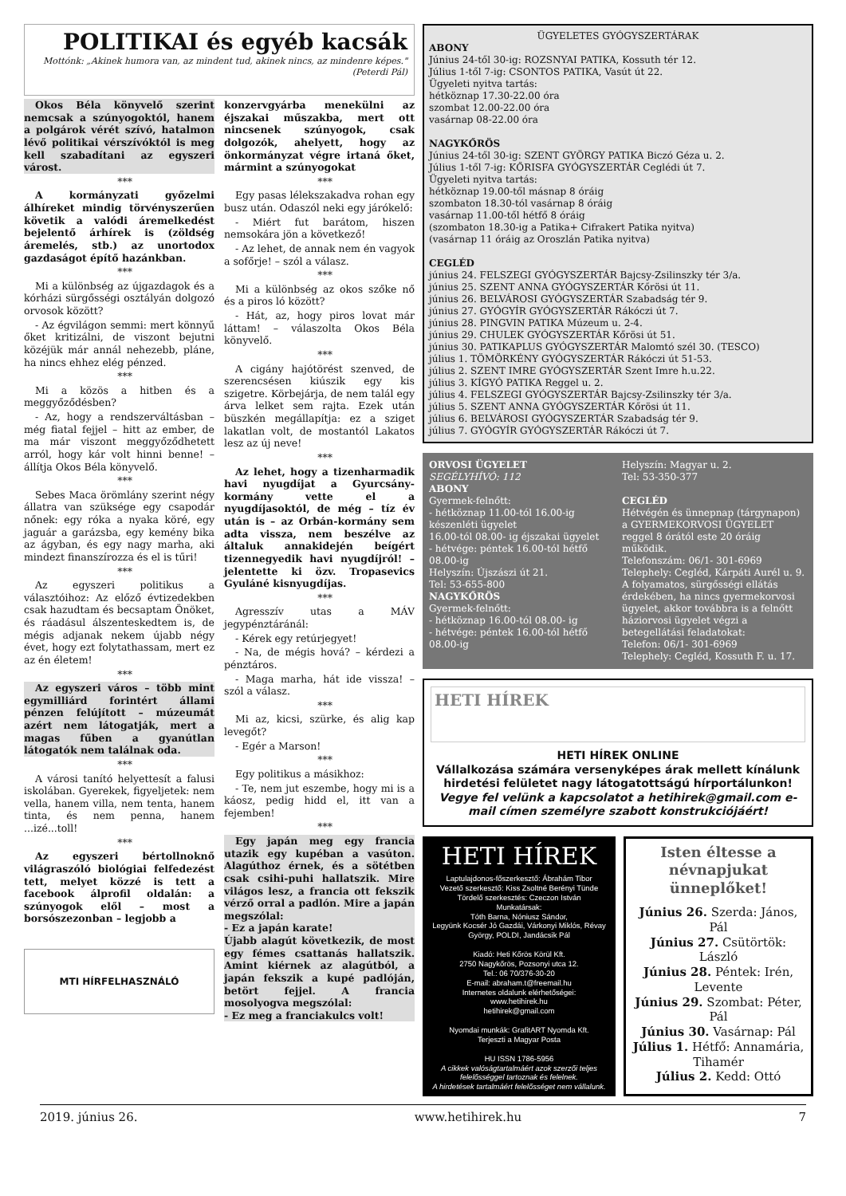POLITIKAI és egyéb kacsák
Mottónk: „Akinek humora van, az mindent tud, akinek nincs, az mindenre képes." (Peterdi Pál)
Okos Béla könyvelő szerint nemcsak a szúnyogoktól, hanem a polgárok vérét szívó, hatalmon lévő politikai vérszívóktól is meg kell szabadítani az egyszeri várost.
***
A kormányzati győzelmi álhíreket mindig törvényszerűen követik a valódi áremelkedést bejelentő árhírek is (zöldség áremelés, stb.) az unortodox gazdaságot építő hazánkban.
***
Mi a különbség az újgazdagok és a kórházi sürgősségi osztályán dolgozó orvosok között?
- Az égvilágon semmi: mert könnyű őket kritizálni, de viszont bejutni közéjük már annál nehezebb, pláne, ha nincs ehhez elég pénzed.
***
Mi a közös a hitben és a meggyőződésben?
- Az, hogy a rendszerváltásban – még fiatal fejjel – hitt az ember, de ma már viszont meggyőződhetett arról, hogy kár volt hinni benne! – állítja Okos Béla könyvelő.
***
Sebes Maca örömlány szerint négy állatra van szüksége egy csapodár nőnek: egy róka a nyaka köré, egy jaguár a garázsba, egy kemény bika az ágyban, és egy nagy marha, aki mindezt finanszírozza és el is tűri!
***
Az egyszeri politikus a választóihoz: Az előző évtizedekben csak hazudtam és becsaptam Önöket, és ráadásul álszenteskedtem is, de mégis adjanak nekem újabb négy évet, hogy ezt folytathassam, mert ez az én életem!
***
Az egyszeri város – több mint egymilliárd forintért állami pénzen felújított – múzeumát azért nem látogatják, mert a magas fűben a gyanútlan látogatók nem találnak oda.
***
A városi tanító helyettesít a falusi iskolában. Gyerekek, figyeljetek: nem vella, hanem villa, nem tenta, hanem tinta, és nem penna, hanem ...izé...toll!
***
Az egyszeri bértollnoknő világraszóló biológiai felfedezést tett, melyet közzé is tett a facebook álprofil oldalán: a szúnyogok elől – most a borsószezonban – legjobb a
MTI HÍRFELHASZNÁLÓ
konzervgyárba menekülni az éjszakai műszakba, mert ott nincsenek szúnyogok, csak dolgozók, ahelyett, hogy az önkormányzat végre irtaná őket, mármint a szúnyogokat
***
Egy pasas lélekszakadva rohan egy busz után. Odaszól neki egy járókelő:
- Miért fut barátom, hiszen nemsokára jön a következő!
- Az lehet, de annak nem én vagyok a sofőrje! – szól a válasz.
***
Mi a különbség az okos szőke nő és a piros ló között?
- Hát, az, hogy piros lovat már láttam! – válaszolta Okos Béla könyvelő.
***
A cigány hajótörést szenved, de szerencsésen kiúszik egy kis szigetre. Körbejárja, de nem talál egy árva lelket sem rajta. Ezek után büszkén megállapítja: ez a sziget lakatlan volt, de mostantól Lakatos lesz az új neve!
***
Az lehet, hogy a tizenharmadik havi nyugdíjat a Gyurcsány-kormány vette el a nyugdíjasoktól, de még – tíz év után is – az Orbán-kormány sem adta vissza, nem beszélve az általuk annakidején beígért tizennegyedik havi nyugdíjról! – jelentette ki özv. Tropasevics Gyuláné kisnyugdíjas.
***
Agresszív utas a MÁV jegypénztáránál:
- Kérek egy retúrjegyet!
- Na, de mégis hová? – kérdezi a pénztáros.
- Maga marha, hát ide vissza! – szól a válasz.
***
Mi az, kicsi, szürke, és alig kap levegőt?
- Egér a Marson!
***
Egy politikus a másikhoz:
- Te, nem jut eszembe, hogy mi is a káosz, pedig hidd el, itt van a fejemben!
***
Egy japán meg egy francia utazik egy kupéban a vasúton. Alagúthoz érnek, és a sötétben csak csihi-puhi hallatszik. Mire világos lesz, a francia ott fekszik vérző orral a padlón. Mire a japán megszólal:
- Ez a japán karate!
Újabb alagút következik, de most egy fémes csattanás hallatszik. Amint kiérnek az alagútból, a japán fekszik a kupé padlóján, betört fejjel. A francia mosolyogva megszólal:
- Ez meg a franciakulcs volt!
ÜGYELETES GYÓGYSZERTÁRAK
ABONY
Június 24-től 30-ig: ROZSNYAI PATIKA, Kossuth tér 12.
Július 1-től 7-ig: CSONTOS PATIKA, Vasút út 22.
Ügyeleti nyitva tartás:
hétköznap 17.30-22.00 óra
szombat 12.00-22.00 óra
vasárnap 08-22.00 óra
NAGYKŐRÖS
Június 24-től 30-ig: SZENT GYÖRGY PATIKA Biczó Géza u. 2.
Július 1-től 7-ig: KŐRISFA GYÓGYSZERTÁR Ceglédi út 7.
Ügyeleti nyitva tartás:
hétköznap 19.00-től másnap 8 óráig
szombaton 18.30-tól vasárnap 8 óráig
vasárnap 11.00-től hétfő 8 óráig
(szombaton 18.30-ig a Patika+ Cifrakert Patika nyitva)
(vasárnap 11 óráig az Oroszlán Patika nyitva)
CEGLÉD
június 24. FELSZEGI GYÓGYSZERTÁR Bajcsy-Zsilinszky tér 3/a.
június 25. SZENT ANNA GYÓGYSZERTÁR Kőrösi út 11.
június 26. BELVÁROSI GYÓGYSZERTÁR Szabadság tér 9.
június 27. GYÓGYÍR GYÓGYSZERTÁR Rákóczi út 7.
június 28. PINGVIN PATIKA Múzeum u. 2-4.
június 29. CHULEK GYÓGYSZERTÁR Kőrösi út 51.
június 30. PATIKAPLUS GYÓGYSZERTÁR Malomtó szél 30. (TESCO)
július 1. TÖMÖRKÉNY GYÓGYSZERTÁR Rákóczi út 51-53.
július 2. SZENT IMRE GYÓGYSZERTÁR Szent Imre h.u.22.
július 3. KÍGYÓ PATIKA Reggel u. 2.
július 4. FELSZEGI GYÓGYSZERTÁR Bajcsy-Zsilinszky tér 3/a.
július 5. SZENT ANNA GYÓGYSZERTÁR Kőrösi út 11.
július 6. BELVÁROSI GYÓGYSZERTÁR Szabadság tér 9.
július 7. GYÓGYÍR GYÓGYSZERTÁR Rákóczi út 7.
ORVOSI ÜGYELET
SEGÉLYHÍVÓ: 112
ABONY
Gyermek-felnőtt:
- hétköznap 11.00-tól 16.00-ig készenléti ügyelet
16.00-tól 08.00- ig éjszakai ügyelet
- hétvége: péntek 16.00-tól hétfő 08.00-ig
Helyszín: Újszászi út 21.
Tel: 53-655-800
NAGYKŐRÖS
Gyermek-felnőtt:
- hétköznap 16.00-tól 08.00- ig
- hétvége: péntek 16.00-tól hétfő 08.00-ig
Helyszín: Magyar u. 2.
Tel: 53-350-377
CEGLÉD
Hétvégén és ünnepnap (tárgynapon) a GYERMEKORVOSI ÜGYELET reggel 8 órától este 20 óráig működik.
Telefonszám: 06/1- 301-6969
Telephely: Cegléd, Kárpáti Aurél u. 9.
A folyamatos, sürgősségi ellátás érdekében, ha nincs gyermekorvosi ügyelet, akkor továbbra is a felnőtt háziorvosi ügyelet végzi a betegellátási feladatokat:
Telefon: 06/1- 301-6969
Telephely: Cegléd, Kossuth F. u. 17.
HETI HÍREK
HETI HÍREK ONLINE
Vállalkozása számára versenyképes árak mellett kínálunk hirdetési felületet nagy látogatottságú hírportálunkon!
Vegye fel velünk a kapcsolatot a hetihirek@gmail.com e-mail címen személyre szabott konstrukciójáért!
HETI HÍREK
Laptulajdonos-főszerkesztő: Ábrahám Tibor
Vezető szerkesztő: Kiss Zsoltné Berényi Tünde
Tördelő szerkesztés: Czeczon István
Munkatársak:
Tóth Barna, Nóniusz Sándor,
Legyünk Kocsér Jó Gazdái, Várkonyi Miklós, Révay György, POLDI, Jandácsik Pál
Kiadó: Heti Kőrös Körül Kft.
2750 Nagykőrös, Pozsonyi utca 12.
Tel.: 06 70/376-30-20
E-mail: abraham.t@freemail.hu
Internetes oldalunk elérhetőségei:
www.hetihirek.hu
hetihirek@gmail.com
Nyomdai munkák: GrafitART Nyomda Kft.
Terjeszti a Magyar Posta
HU ISSN 1786-5956
A cikkek valóságtartalmáért azok szerzői teljes felelősséggel tartoznak és felelnek.
A hirdetések tartalmáért felelősséget nem vállalunk.
Isten éltesse a névnapjukat ünneplőket!
Június 26. Szerda: János, Pál
Június 27. Csütörtök: László
Június 28. Péntek: Irén, Levente
Június 29. Szombat: Péter, Pál
Június 30. Vasárnap: Pál
Július 1. Hétfő: Annamária, Tihamér
Július 2. Kedd: Ottó
2019. június 26. www.hetihirek.hu 7